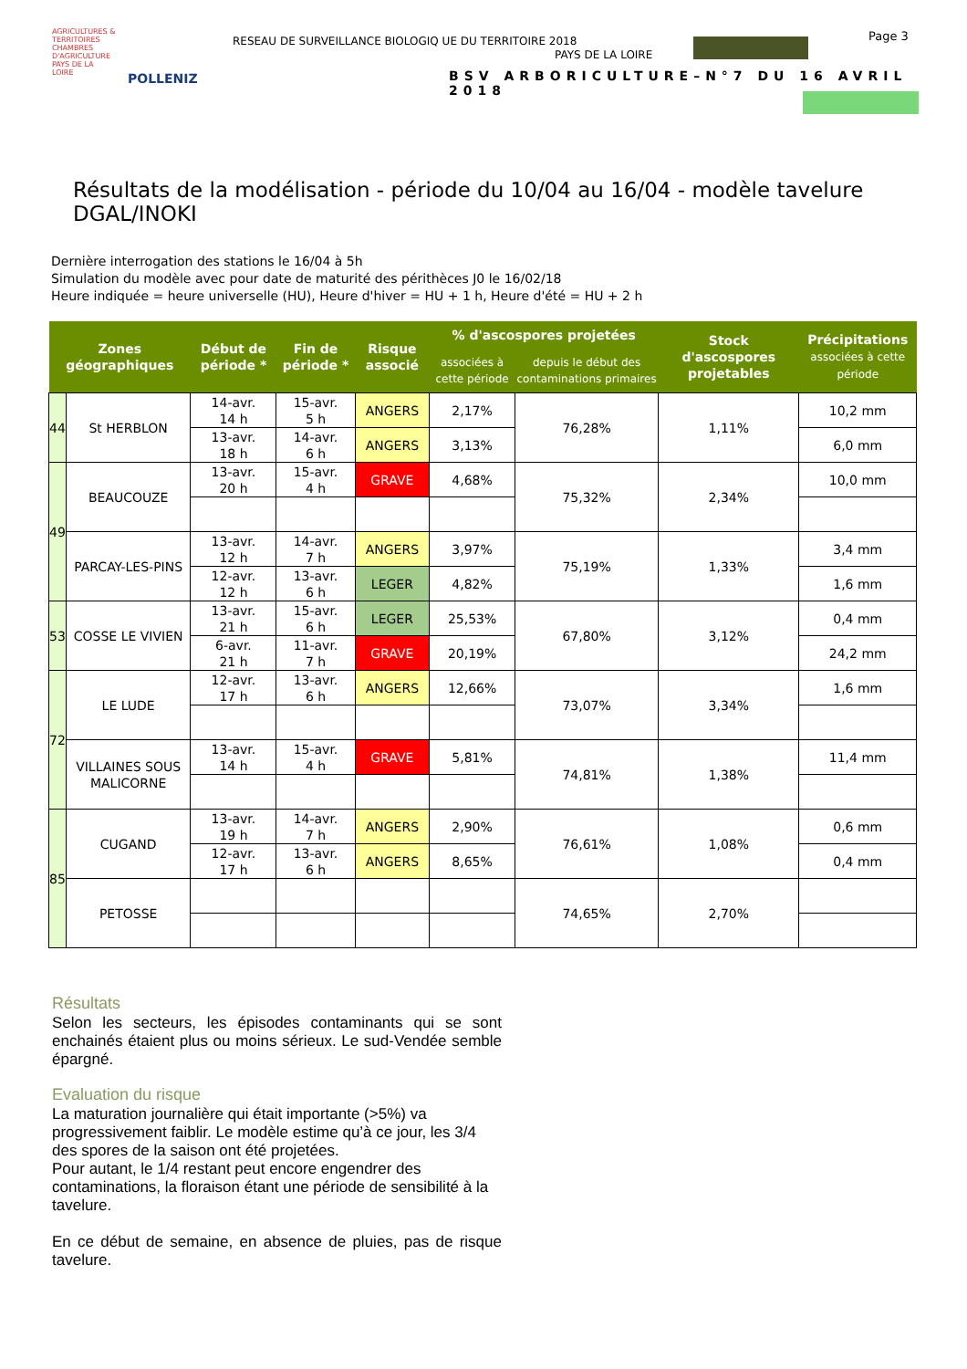AGRICULTURES & TERRITOIRES
CHAMBRES D'AGRICULTURE PAYS DE LA LOIRE
POLLENIZ
RESEAU DE SURVEILLANCE BIOLOGIQ UE DU TERRITOIRE 2018
PAYS DE LA LOIRE
Page 3
BSV ARBORICULTURE–N°7 DU 16 AVRIL 2018
Résultats de la modélisation - période du 10/04 au 16/04 - modèle tavelure DGAL/INOKI
Dernière interrogation des stations le 16/04 à 5h
Simulation du modèle avec pour date de maturité des périthèces J0 le 16/02/18
Heure indiquée = heure universelle (HU), Heure d'hiver = HU + 1 h, Heure d'été = HU + 2 h
| Zones géographiques | | Début de période * | Fin de période * | Risque associé | % d'ascospores projetées | | Stock d'ascospores projetables | Précipitations associées à cette période |
| --- | --- | --- | --- | --- | --- | --- | --- | --- |
| | | | | | associées à cette période | depuis le début des contaminations primaires | | |
| 44 | St HERBLON | 14-avr. 14 h | 15-avr. 5 h | ANGERS | 2,17% | 76,28% | 1,11% | 10,2 mm |
| | | 13-avr. 18 h | 14-avr. 6 h | ANGERS | 3,13% | | | 6,0 mm |
| 49 | BEAUCOUZE | 13-avr. 20 h | 15-avr. 4 h | GRAVE | 4,68% | 75,32% | 2,34% | 10,0 mm |
| | PARCAY-LES-PINS | 13-avr. 12 h | 14-avr. 7 h | ANGERS | 3,97% | 75,19% | 1,33% | 3,4 mm |
| | | 12-avr. 12 h | 13-avr. 6 h | LEGER | 4,82% | | | 1,6 mm |
| 53 | COSSE LE VIVIEN | 13-avr. 21 h | 15-avr. 6 h | LEGER | 25,53% | 67,80% | 3,12% | 0,4 mm |
| | | 6-avr. 21 h | 11-avr. 7 h | GRAVE | 20,19% | | | 24,2 mm |
| 72 | LE LUDE | 12-avr. 17 h | 13-avr. 6 h | ANGERS | 12,66% | 73,07% | 3,34% | 1,6 mm |
| | VILLAINES SOUS MALICORNE | 13-avr. 14 h | 15-avr. 4 h | GRAVE | 5,81% | 74,81% | 1,38% | 11,4 mm |
| 85 | CUGAND | 13-avr. 19 h | 14-avr. 7 h | ANGERS | 2,90% | 76,61% | 1,08% | 0,6 mm |
| | | 12-avr. 17 h | 13-avr. 6 h | ANGERS | 8,65% | | | 0,4 mm |
| | PETOSSE | | | | | 74,65% | 2,70% | |
Résultats
Selon les secteurs, les épisodes contaminants qui se sont enchainés étaient plus ou moins sérieux. Le sud-Vendée semble épargné.
Evaluation du risque
La maturation journalière qui était importante (>5%) va progressivement faiblir. Le modèle estime qu’à ce jour, les 3/4 des spores de la saison ont été projetées.
Pour autant, le 1/4 restant peut encore engendrer des contaminations, la floraison étant une période de sensibilité à la tavelure.
En ce début de semaine, en absence de pluies, pas de risque tavelure.